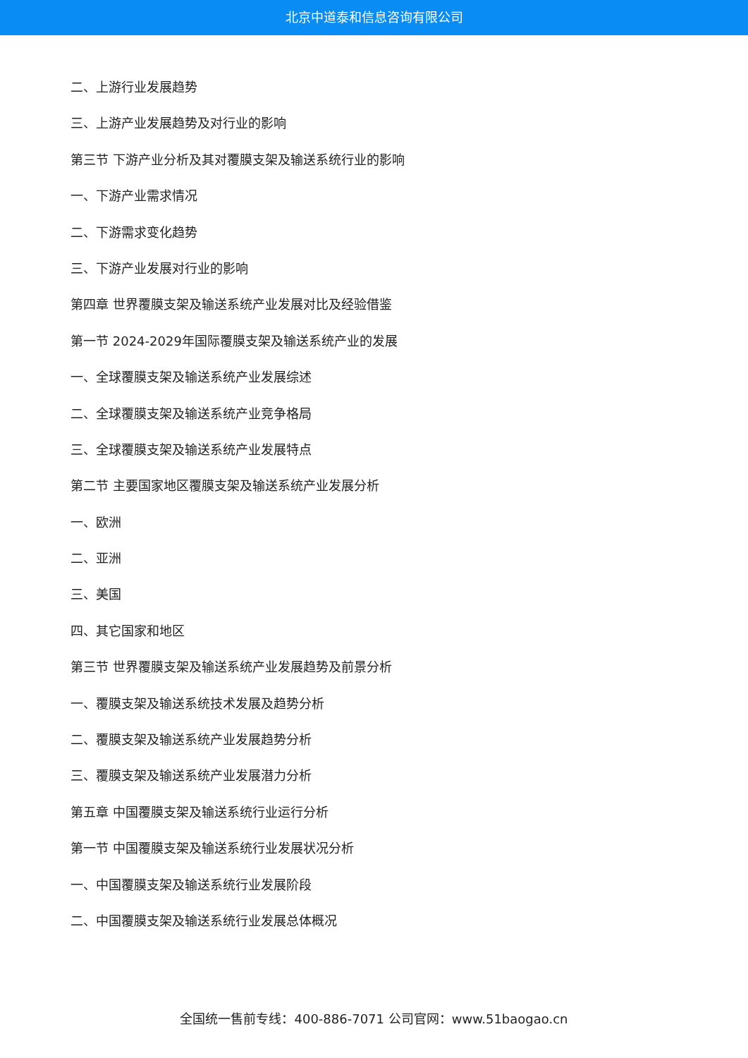北京中道泰和信息咨询有限公司
二、上游行业发展趋势
三、上游产业发展趋势及对行业的影响
第三节 下游产业分析及其对覆膜支架及输送系统行业的影响
一、下游产业需求情况
二、下游需求变化趋势
三、下游产业发展对行业的影响
第四章 世界覆膜支架及输送系统产业发展对比及经验借鉴
第一节 2024-2029年国际覆膜支架及输送系统产业的发展
一、全球覆膜支架及输送系统产业发展综述
二、全球覆膜支架及输送系统产业竞争格局
三、全球覆膜支架及输送系统产业发展特点
第二节 主要国家地区覆膜支架及输送系统产业发展分析
一、欧洲
二、亚洲
三、美国
四、其它国家和地区
第三节 世界覆膜支架及输送系统产业发展趋势及前景分析
一、覆膜支架及输送系统技术发展及趋势分析
二、覆膜支架及输送系统产业发展趋势分析
三、覆膜支架及输送系统产业发展潜力分析
第五章 中国覆膜支架及输送系统行业运行分析
第一节 中国覆膜支架及输送系统行业发展状况分析
一、中国覆膜支架及输送系统行业发展阶段
二、中国覆膜支架及输送系统行业发展总体概况
全国统一售前专线：400-886-7071 公司官网：www.51baogao.cn